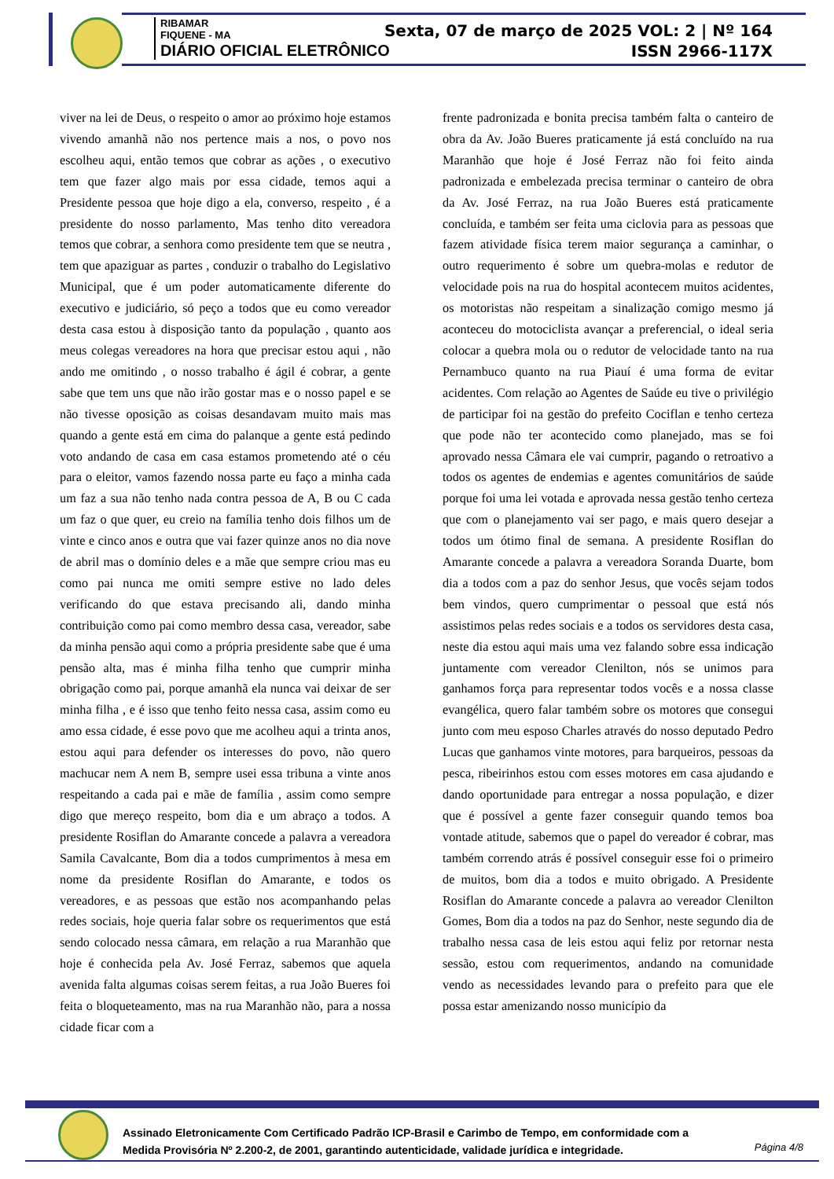RIBAMAR
FIQUENE - MA
DIÁRIO OFICIAL ELETRÔNICO
Sexta, 07 de março de 2025 VOL: 2 | Nº 164
ISSN 2966-117X
viver na lei de Deus, o respeito o amor ao próximo hoje estamos vivendo amanhã não nos pertence mais a nos, o povo nos escolheu aqui, então temos que cobrar as ações , o executivo tem que fazer algo mais por essa cidade, temos aqui a Presidente pessoa que hoje digo a ela, converso, respeito , é a presidente do nosso parlamento, Mas tenho dito vereadora temos que cobrar, a senhora como presidente tem que se neutra , tem que apaziguar as partes , conduzir o trabalho do Legislativo Municipal, que é um poder automaticamente diferente do executivo e judiciário, só peço a todos que eu como vereador desta casa estou à disposição tanto da população , quanto aos meus colegas vereadores na hora que precisar estou aqui , não ando me omitindo , o nosso trabalho é ágil é cobrar, a gente sabe que tem uns que não irão gostar mas e o nosso papel e se não tivesse oposição as coisas desandavam muito mais mas quando a gente está em cima do palanque a gente está pedindo voto andando de casa em casa estamos prometendo até o céu para o eleitor, vamos fazendo nossa parte eu faço a minha cada um faz a sua não tenho nada contra pessoa de A, B ou C cada um faz o que quer, eu creio na família tenho dois filhos um de vinte e cinco anos e outra que vai fazer quinze anos no dia nove de abril mas o domínio deles e a mãe que sempre criou mas eu como pai nunca me omiti sempre estive no lado deles verificando do que estava precisando ali, dando minha contribuição como pai como membro dessa casa, vereador, sabe da minha pensão aqui como a própria presidente sabe que é uma pensão alta, mas é minha filha tenho que cumprir minha obrigação como pai, porque amanhã ela nunca vai deixar de ser minha filha , e é isso que tenho feito nessa casa, assim como eu amo essa cidade, é esse povo que me acolheu aqui a trinta anos, estou aqui para defender os interesses do povo, não quero machucar nem A nem B, sempre usei essa tribuna a vinte anos respeitando a cada pai e mãe de família , assim como sempre digo que mereço respeito, bom dia e um abraço a todos. A presidente Rosiflan do Amarante concede a palavra a vereadora Samila Cavalcante, Bom dia a todos cumprimentos à mesa em nome da presidente Rosiflan do Amarante, e todos os vereadores, e as pessoas que estão nos acompanhando pelas redes sociais, hoje queria falar sobre os requerimentos que está sendo colocado nessa câmara, em relação a rua Maranhão que hoje é conhecida pela Av. José Ferraz, sabemos que aquela avenida falta algumas coisas serem feitas, a rua João Bueres foi feita o bloqueteamento, mas na rua Maranhão não, para a nossa cidade ficar com a
frente padronizada e bonita precisa também falta o canteiro de obra da Av. João Bueres praticamente já está concluído na rua Maranhão que hoje é José Ferraz não foi feito ainda padronizada e embelezada precisa terminar o canteiro de obra da Av. José Ferraz, na rua João Bueres está praticamente concluída, e também ser feita uma ciclovia para as pessoas que fazem atividade física terem maior segurança a caminhar, o outro requerimento é sobre um quebra-molas e redutor de velocidade pois na rua do hospital acontecem muitos acidentes, os motoristas não respeitam a sinalização comigo mesmo já aconteceu do motociclista avançar a preferencial, o ideal seria colocar a quebra mola ou o redutor de velocidade tanto na rua Pernambuco quanto na rua Piauí é uma forma de evitar acidentes. Com relação ao Agentes de Saúde eu tive o privilégio de participar foi na gestão do prefeito Cociflan e tenho certeza que pode não ter acontecido como planejado, mas se foi aprovado nessa Câmara ele vai cumprir, pagando o retroativo a todos os agentes de endemias e agentes comunitários de saúde porque foi uma lei votada e aprovada nessa gestão tenho certeza que com o planejamento vai ser pago, e mais quero desejar a todos um ótimo final de semana. A presidente Rosiflan do Amarante concede a palavra a vereadora Soranda Duarte, bom dia a todos com a paz do senhor Jesus, que vocês sejam todos bem vindos, quero cumprimentar o pessoal que está nós assistimos pelas redes sociais e a todos os servidores desta casa, neste dia estou aqui mais uma vez falando sobre essa indicação juntamente com vereador Clenilton, nós se unimos para ganhamos força para representar todos vocês e a nossa classe evangélica, quero falar também sobre os motores que consegui junto com meu esposo Charles através do nosso deputado Pedro Lucas que ganhamos vinte motores, para barqueiros, pessoas da pesca, ribeirinhos estou com esses motores em casa ajudando e dando oportunidade para entregar a nossa população, e dizer que é possível a gente fazer conseguir quando temos boa vontade atitude, sabemos que o papel do vereador é cobrar, mas também correndo atrás é possível conseguir esse foi o primeiro de muitos, bom dia a todos e muito obrigado. A Presidente Rosiflan do Amarante concede a palavra ao vereador Clenilton Gomes, Bom dia a todos na paz do Senhor, neste segundo dia de trabalho nessa casa de leis estou aqui feliz por retornar nesta sessão, estou com requerimentos, andando na comunidade vendo as necessidades levando para o prefeito para que ele possa estar amenizando nosso município da
Assinado Eletronicamente Com Certificado Padrão ICP-Brasil e Carimbo de Tempo, em conformidade com a
Medida Provisória Nº 2.200-2, de 2001, garantindo autenticidade, validade jurídica e integridade.
Página 4/8